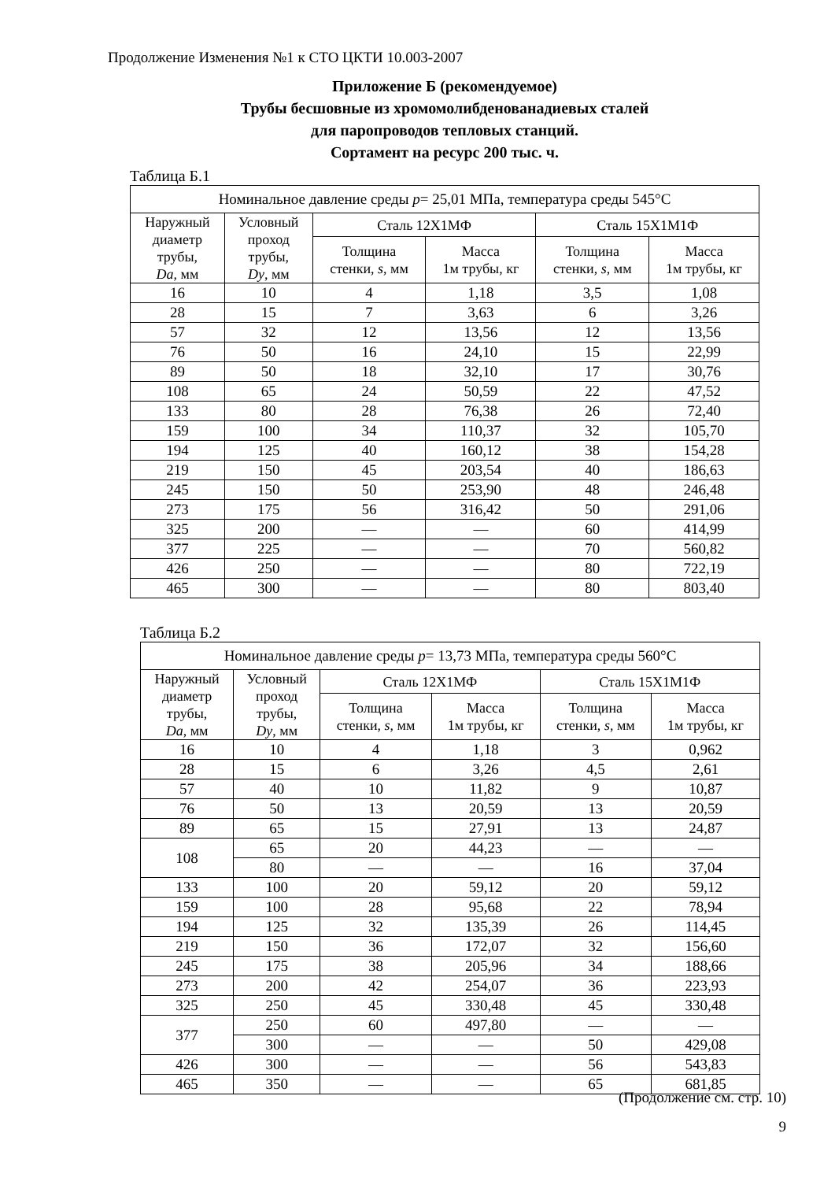Продолжение Изменения №1 к СТО ЦКТИ 10.003-2007
Приложение Б (рекомендуемое)
Трубы бесшовные из хромомолибденованадиевых сталей
для паропроводов тепловых станций.
Сортамент на ресурс 200 тыс. ч.
Таблица Б.1
| Номинальное давление среды p = 25,01 МПа, температура среды 545°С | | | | | |
| --- | --- | --- | --- | --- | --- |
| Наружный диаметр трубы, Da , мм | Условный проход трубы, Dy , мм | Сталь 12Х1МФ | | Сталь 15Х1М1Ф | |
| | | Толщина стенки, s , мм | Масса 1м трубы, кг | Толщина стенки, s , мм | Масса 1м трубы, кг |
| 16 | 10 | 4 | 1,18 | 3,5 | 1,08 |
| 28 | 15 | 7 | 3,63 | 6 | 3,26 |
| 57 | 32 | 12 | 13,56 | 12 | 13,56 |
| 76 | 50 | 16 | 24,10 | 15 | 22,99 |
| 89 | 50 | 18 | 32,10 | 17 | 30,76 |
| 108 | 65 | 24 | 50,59 | 22 | 47,52 |
| 133 | 80 | 28 | 76,38 | 26 | 72,40 |
| 159 | 100 | 34 | 110,37 | 32 | 105,70 |
| 194 | 125 | 40 | 160,12 | 38 | 154,28 |
| 219 | 150 | 45 | 203,54 | 40 | 186,63 |
| 245 | 150 | 50 | 253,90 | 48 | 246,48 |
| 273 | 175 | 56 | 316,42 | 50 | 291,06 |
| 325 | 200 | — | — | 60 | 414,99 |
| 377 | 225 | — | — | 70 | 560,82 |
| 426 | 250 | — | — | 80 | 722,19 |
| 465 | 300 | — | — | 80 | 803,40 |
Таблица Б.2
| Номинальное давление среды p = 13,73 МПа, температура среды 560°С | | | | | |
| --- | --- | --- | --- | --- | --- |
| Наружный диаметр трубы, Da , мм | Условный проход трубы, Dy , мм | Сталь 12Х1МФ | | Сталь 15Х1М1Ф | |
| | | Толщина стенки, s , мм | Масса 1м трубы, кг | Толщина стенки, s , мм | Масса 1м трубы, кг |
| 16 | 10 | 4 | 1,18 | 3 | 0,962 |
| 28 | 15 | 6 | 3,26 | 4,5 | 2,61 |
| 57 | 40 | 10 | 11,82 | 9 | 10,87 |
| 76 | 50 | 13 | 20,59 | 13 | 20,59 |
| 89 | 65 | 15 | 27,91 | 13 | 24,87 |
| 108 | 65 | 20 | 44,23 | — | — |
| | 80 | — | — | 16 | 37,04 |
| 133 | 100 | 20 | 59,12 | 20 | 59,12 |
| 159 | 100 | 28 | 95,68 | 22 | 78,94 |
| 194 | 125 | 32 | 135,39 | 26 | 114,45 |
| 219 | 150 | 36 | 172,07 | 32 | 156,60 |
| 245 | 175 | 38 | 205,96 | 34 | 188,66 |
| 273 | 200 | 42 | 254,07 | 36 | 223,93 |
| 325 | 250 | 45 | 330,48 | 45 | 330,48 |
| 377 | 250 | 60 | 497,80 | — | — |
| | 300 | — | — | 50 | 429,08 |
| 426 | 300 | — | — | 56 | 543,83 |
| 465 | 350 | — | — | 65 | 681,85 |
(Продолжение см. стр. 10)
9